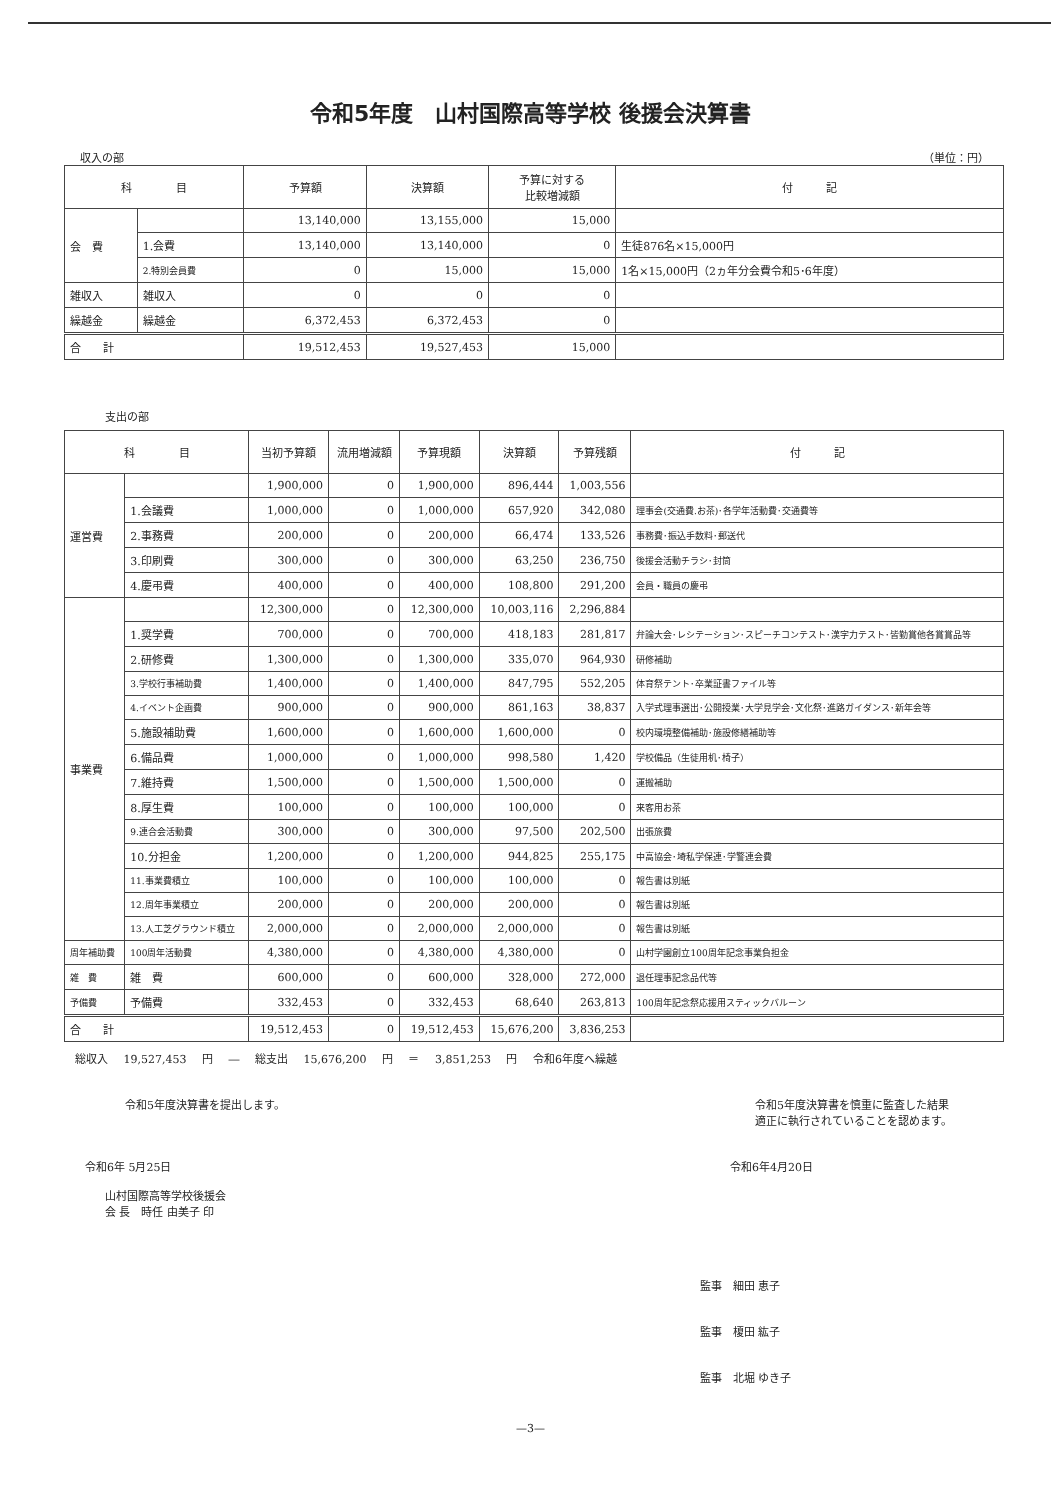令和5年度　山村国際高等学校 後援会決算書
収入の部 （単位：円）
| 科 目 | | 予算額 | 決算額 | 予算に対する 比較増減額 | 付 記 |
| --- | --- | --- | --- | --- | --- |
| 会 費 | | 13,140,000 | 13,155,000 | 15,000 | |
| | 1.会費 | 13,140,000 | 13,140,000 | 0 | 生徒876名×15,000円 |
| | 2.特別会員費 | 0 | 15,000 | 15,000 | 1名×15,000円（2ヵ年分会費令和5･6年度） |
| 雑収入 | 雑収入 | 0 | 0 | 0 | |
| 繰越金 | 繰越金 | 6,372,453 | 6,372,453 | 0 | |
| 合 計 | | 19,512,453 | 19,527,453 | 15,000 | |
支出の部
| 科 目 | | 当初予算額 | 流用増減額 | 予算現額 | 決算額 | 予算残額 | 付 記 |
| --- | --- | --- | --- | --- | --- | --- | --- |
| 運営費 | | 1,900,000 | 0 | 1,900,000 | 896,444 | 1,003,556 | |
| | 1.会議費 | 1,000,000 | 0 | 1,000,000 | 657,920 | 342,080 | 理事会(交通費.お茶)･各学年活動費･交通費等 |
| | 2.事務費 | 200,000 | 0 | 200,000 | 66,474 | 133,526 | 事務費･振込手数料･郵送代 |
| | 3.印刷費 | 300,000 | 0 | 300,000 | 63,250 | 236,750 | 後援会活動チラシ･封筒 |
| | 4.慶弔費 | 400,000 | 0 | 400,000 | 108,800 | 291,200 | 会員・職員の慶弔 |
| 事業費 | | 12,300,000 | 0 | 12,300,000 | 10,003,116 | 2,296,884 | |
| | 1.奨学費 | 700,000 | 0 | 700,000 | 418,183 | 281,817 | 弁論大会･レシテーション･スピーチコンテスト･漢字力テスト･皆勤賞他各賞賞品等 |
| | 2.研修費 | 1,300,000 | 0 | 1,300,000 | 335,070 | 964,930 | 研修補助 |
| | 3.学校行事補助費 | 1,400,000 | 0 | 1,400,000 | 847,795 | 552,205 | 体育祭テント･卒業証書ファイル等 |
| | 4.イベント企画費 | 900,000 | 0 | 900,000 | 861,163 | 38,837 | 入学式理事選出･公開授業･大学見学会･文化祭･進路ガイダンス･新年会等 |
| | 5.施設補助費 | 1,600,000 | 0 | 1,600,000 | 1,600,000 | 0 | 校内環境整備補助･施設修繕補助等 |
| | 6.備品費 | 1,000,000 | 0 | 1,000,000 | 998,580 | 1,420 | 学校備品（生徒用机･椅子） |
| | 7.維持費 | 1,500,000 | 0 | 1,500,000 | 1,500,000 | 0 | 運搬補助 |
| | 8.厚生費 | 100,000 | 0 | 100,000 | 100,000 | 0 | 来客用お茶 |
| | 9.連合会活動費 | 300,000 | 0 | 300,000 | 97,500 | 202,500 | 出張旅費 |
| | 10.分担金 | 1,200,000 | 0 | 1,200,000 | 944,825 | 255,175 | 中高協会･埼私学保連･学警連会費 |
| | 11.事業費積立 | 100,000 | 0 | 100,000 | 100,000 | 0 | 報告書は別紙 |
| | 12.周年事業積立 | 200,000 | 0 | 200,000 | 200,000 | 0 | 報告書は別紙 |
| | 13.人工芝グラウンド積立 | 2,000,000 | 0 | 2,000,000 | 2,000,000 | 0 | 報告書は別紙 |
| 周年補助費 | 100周年活動費 | 4,380,000 | 0 | 4,380,000 | 4,380,000 | 0 | 山村学園創立100周年記念事業負担金 |
| 雑 費 | 雑 費 | 600,000 | 0 | 600,000 | 328,000 | 272,000 | 退任理事記念品代等 |
| 予備費 | 予備費 | 332,453 | 0 | 332,453 | 68,640 | 263,813 | 100周年記念祭応援用スティックバルーン |
| 合 計 | | 19,512,453 | 0 | 19,512,453 | 15,676,200 | 3,836,253 | |
総収入 19,527,453 円 ― 総支出 15,676,200 円 ＝ 3,851,253 円 令和6年度へ繰越
令和5年度決算書を提出します。 令和5年度決算書を慎重に監査した結果
適正に執行されていることを認めます。
令和6年 5月25日
山村国際高等学校後援会
会 長　時任 由美子 印
令和6年4月20日
監事　細田 恵子
監事　榎田 紘子
監事　北堀 ゆき子
—3—